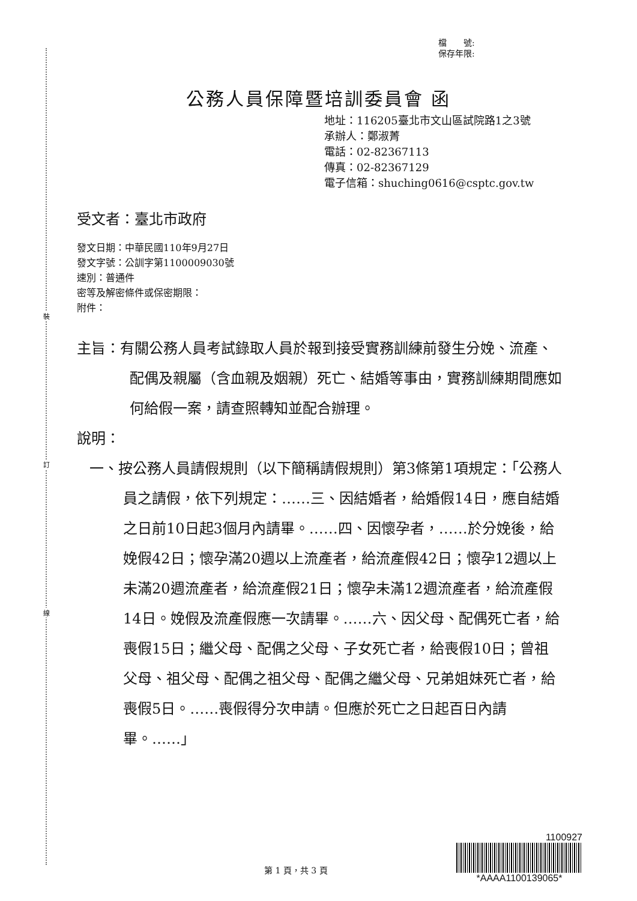裝
訂
線
檔　　號:
保存年限:
公務人員保障暨培訓委員會 函
地址：116205臺北市文山區試院路1之3號
承辦人：鄭淑菁
電話：02-82367113
傳真：02-82367129
電子信箱：shuching0616@csptc.gov.tw
受文者：臺北市政府
發文日期：中華民國110年9月27日
發文字號：公訓字第1100009030號
速別：普通件
密等及解密條件或保密期限：
附件：
主旨：有關公務人員考試錄取人員於報到接受實務訓練前發生分娩、流產、配偶及親屬（含血親及姻親）死亡、結婚等事由，實務訓練期間應如何給假一案，請查照轉知並配合辦理。
說明：
一、按公務人員請假規則（以下簡稱請假規則）第3條第1項規定：「公務人員之請假，依下列規定：……三、因結婚者，給婚假14日，應自結婚之日前10日起3個月內請畢。……四、因懷孕者，……於分娩後，給娩假42日；懷孕滿20週以上流產者，給流產假42日；懷孕12週以上未滿20週流產者，給流產假21日；懷孕未滿12週流產者，給流產假14日。娩假及流產假應一次請畢。……六、因父母、配偶死亡者，給喪假15日；繼父母、配偶之父母、子女死亡者，給喪假10日；曾祖父母、祖父母、配偶之祖父母、配偶之繼父母、兄弟姐妹死亡者，給喪假5日。……喪假得分次申請。但應於死亡之日起百日內請畢。……」
第 1 頁，共 3 頁
1100927
*AAAA1100139065*